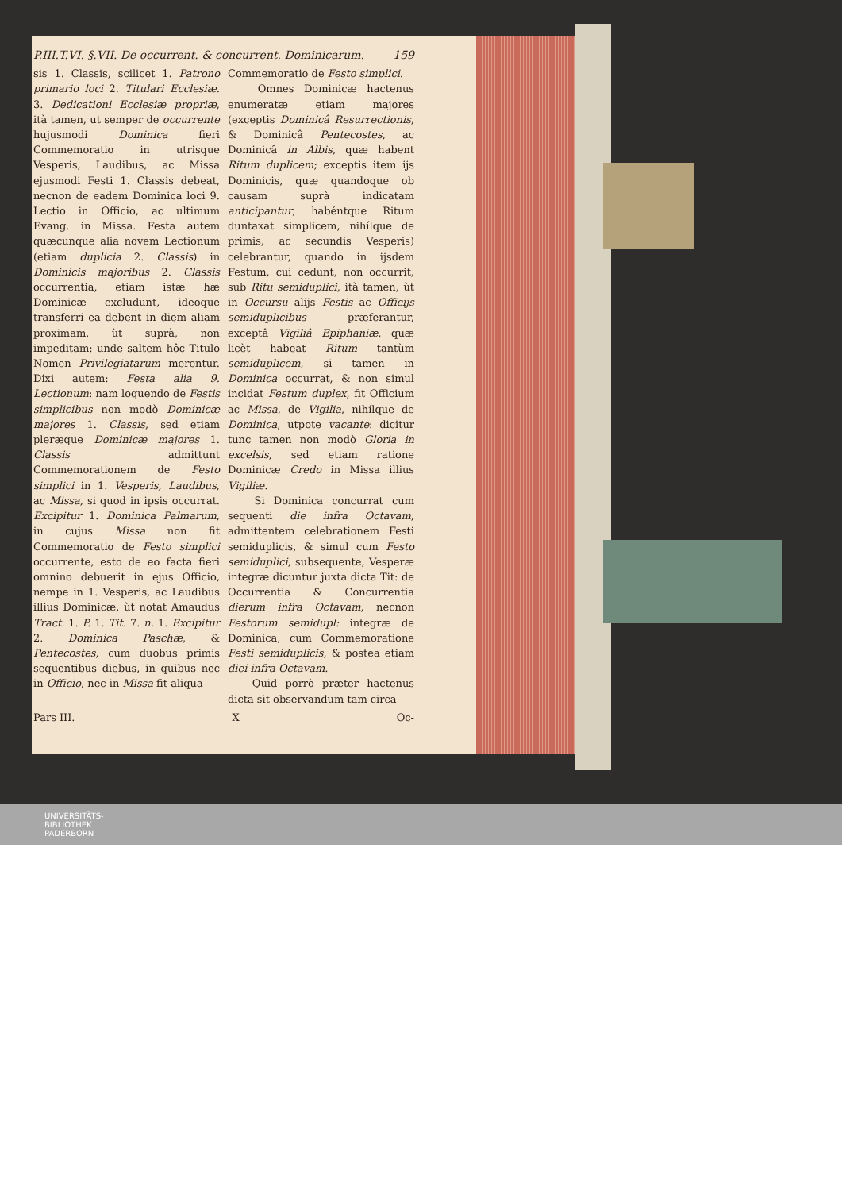P.III.T.VI. §.VII. De occurrent. & concurrent. Dominicarum. 159
sis 1. Classis, scilicet 1. Patrono primario loci 2. Titulari Ecclesiæ. 3. Dedicationi Ecclesiæ propriæ, ità tamen, ut semper de occurrente hujusmodi Dominica fieri Commemoratio in utrisque Vesperis, Laudibus, ac Missa ejusmodi Festi 1. Classis debeat, necnon de eadem Dominica loci 9. Lectio in Officio, ac ultimum Evang. in Missa. Festa autem quæcunque alia novem Lectionum (etiam duplicia 2. Classis) in Dominicis majoribus 2. Classis occurrentia, etiam istæ hæ Dominicæ excludunt, ideoque transferri ea debent in diem aliam proximam, ùt suprà, non impeditam: unde saltem hôc Titulo Nomen Privilegiatarum merentur. Dixi autem: Festa alia 9. Lectionum: nam loquendo de Festis simplicibus non modò Dominicæ majores 1. Classis, sed etiam pleræque Dominicæ majores 1. Classis admittunt Commemorationem de Festo simplici in 1. Vesperis, Laudibus, ac Missa, si quod in ipsis occurrat. Excipitur 1. Dominica Palmarum, in cujus Missa non fit Commemoratio de Festo simplici occurrente, esto de eo facta fieri omnino debuerit in ejus Officio, nempe in 1. Vesperis, ac Laudibus illius Dominicæ, ùt notat Amaudus Tract. 1. P. 1. Tit. 7. n. 1. Excipitur 2. Dominica Paschæ, & Pentecostes, cum duobus primis sequentibus diebus, in quibus nec in Officio, nec in Missa fit aliqua
Commemoratio de Festo simplici.
Omnes Dominicæ hactenus enumeratæ etiam majores (exceptis Dominicâ Resurrectionis, & Dominicâ Pentecostes, ac Dominicâ in Albis, quæ habent Ritum duplicem; exceptis item ijs Dominicis, quæ quandoque ob causam suprà indicatam anticipantur, habéntque Ritum duntaxat simplicem, nihílque de primis, ac secundis Vesperis) celebrantur, quando in ijsdem Festum, cui cedunt, non occurrit, sub Ritu semiduplici, ità tamen, ùt in Occursu alijs Festis ac Officijs semiduplicibus præferantur, exceptâ Vigiliâ Epiphaniæ, quæ licèt habeat Ritum tantùm semiduplicem, si tamen in Dominica occurrat, & non simul incidat Festum duplex, fit Officium ac Missa, de Vigilia, nihílque de Dominica, utpote vacante: dicitur tunc tamen non modò Gloria in excelsis, sed etiam ratione Dominicæ Credo in Missa illius Vigiliæ.
Si Dominica concurrat cum sequenti die infra Octavam, admittentem celebrationem Festi semiduplicis, & simul cum Festo semiduplici, subsequente, Vesperæ integræ dicuntur juxta dicta Tit: de Occurrentia & Concurrentia dierum infra Octavam, necnon Festorum semidupl: integræ de Dominica, cum Commemoratione Festi semiduplicis, & postea etiam diei infra Octavam.
Quid porrò præter hactenus dicta sit observandum tam circa
Pars III. X Oc-
UNIVERSITÄTS-
BIBLIOTHEK
PADERBORN